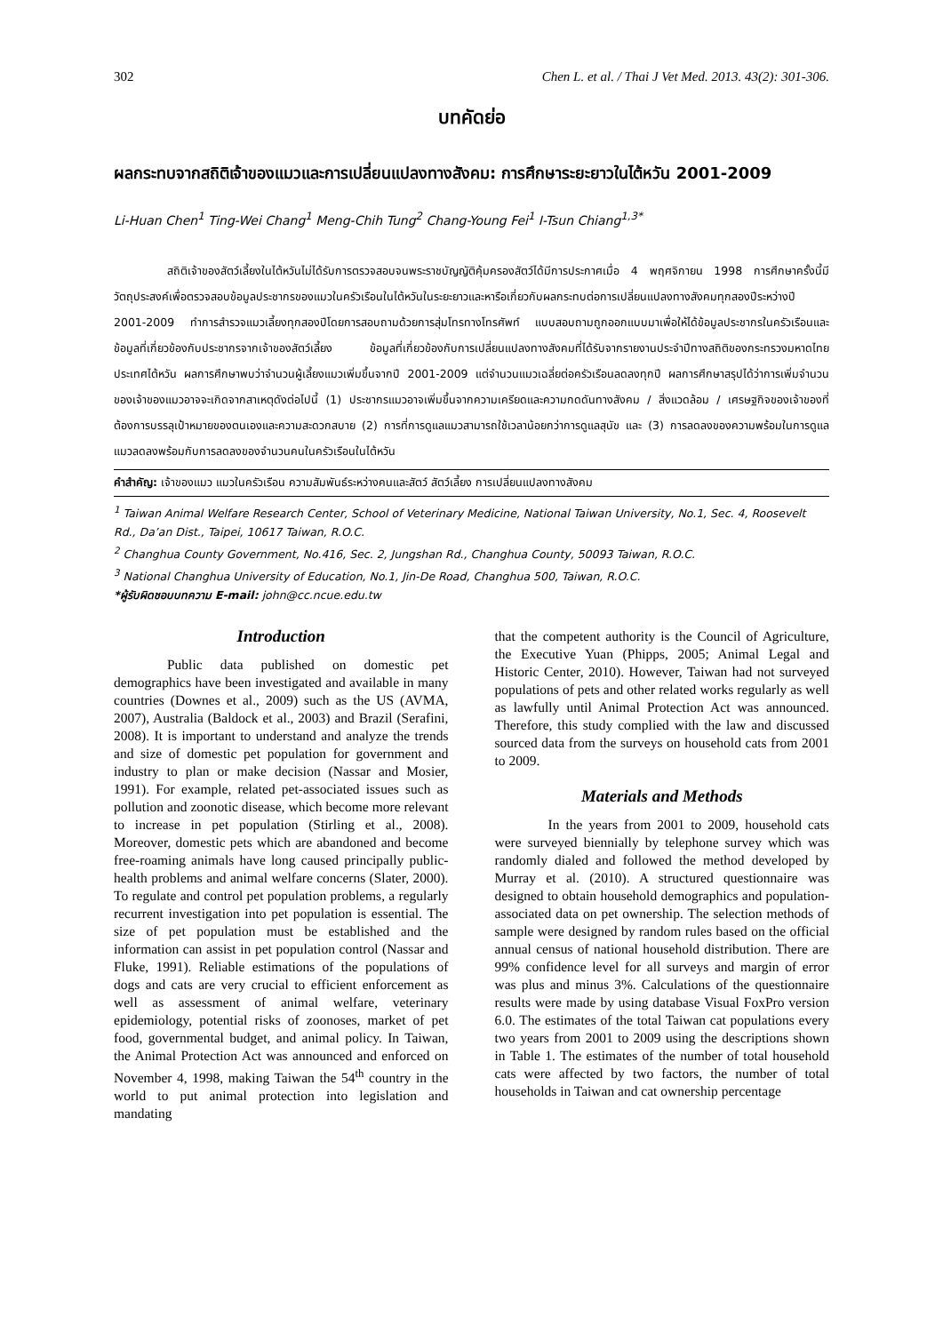302 Chen L. et al. / Thai J Vet Med. 2013. 43(2): 301-306.
บทคัดย่อ
ผลกระทบจากสถิติเจ้าของแมวและการเปลี่ยนแปลงทางสังคม: การศึกษาระยะยาวในไต้หวัน 2001-2009
Li-Huan Chen<sup>1</sup> Ting-Wei Chang<sup>1</sup> Meng-Chih Tung<sup>2</sup> Chang-Young Fei<sup>1</sup> I-Tsun Chiang<sup>1,3*</sup>
สถิติเจ้าของสัตว์เลี้ยงในไต้หวันไม่ได้รับการตรวจสอบจนพระราชบัญญัติคุ้มครองสัตว์ได้มีการประกาศเมื่อ 4 พฤศจิกายน 1998 การศึกษาครั้งนี้มีวัตถุประสงค์เพื่อตรวจสอบข้อมูลประชากรของแมวในครัวเรือนในไต้หวันในระยะยาวและหารือเกี่ยวกับผลกระทบต่อการเปลี่ยนแปลงทางสังคมทุกสองปีระหว่างปี 2001-2009 ทำการสำรวจแมวเลี้ยงทุกสองปีโดยการสอบถามด้วยการสุ่มโทรทางโทรศัพท์ แบบสอบถามถูกออกแบบมาเพื่อให้ได้ข้อมูลประชากรในครัวเรือนและข้อมูลที่เกี่ยวข้องกับประชากรจากเจ้าของสัตว์เลี้ยง ข้อมูลที่เกี่ยวข้องกับการเปลี่ยนแปลงทางสังคมที่ได้รับจากรายงานประจำปีทางสถิติของกระทรวงมหาดไทย ประเทศไต้หวัน ผลการศึกษาพบว่าจำนวนผู้เลี้ยงแมวเพิ่มขึ้นจากปี 2001-2009 แต่จำนวนแมวเฉลี่ยต่อครัวเรือนลดลงทุกปี ผลการศึกษาสรุปได้ว่าการเพิ่มจำนวนของเจ้าของแมวอาจจะเกิดจากสาเหตุดังต่อไปนี้ (1) ประชากรแมวอาจเพิ่มขึ้นจากความเครียดและความกดดันทางสังคม / สิ่งแวดล้อม / เศรษฐกิจของเจ้าของที่ต้องการบรรลุเป้าหมายของตนเองและความสะดวกสบาย (2) การที่การดูแลแมวสามารถใช้เวลาน้อยกว่าการดูแลสุนัข และ (3) การลดลงของความพร้อมในการดูแลแมวลดลงพร้อมกับการลดลงของจำนวนคนในครัวเรือนในไต้หวัน
คำสำคัญ: เจ้าของแมว แมวในครัวเรือน ความสัมพันธ์ระหว่างคนและสัตว์ สัตว์เลี้ยง การเปลี่ยนแปลงทางสังคม
<sup>1</sup> Taiwan Animal Welfare Research Center, School of Veterinary Medicine, National Taiwan University, No.1, Sec. 4, Roosevelt Rd., Da’an Dist., Taipei, 10617 Taiwan, R.O.C.
<sup>2</sup> Changhua County Government, No.416, Sec. 2, Jungshan Rd., Changhua County, 50093 Taiwan, R.O.C.
<sup>3</sup> National Changhua University of Education, No.1, Jin-De Road, Changhua 500, Taiwan, R.O.C.
*ผู้รับผิดชอบบทความ E-mail: john@cc.ncue.edu.tw
Introduction
Public data published on domestic pet demographics have been investigated and available in many countries (Downes et al., 2009) such as the US (AVMA, 2007), Australia (Baldock et al., 2003) and Brazil (Serafini, 2008). It is important to understand and analyze the trends and size of domestic pet population for government and industry to plan or make decision (Nassar and Mosier, 1991). For example, related pet-associated issues such as pollution and zoonotic disease, which become more relevant to increase in pet population (Stirling et al., 2008). Moreover, domestic pets which are abandoned and become free-roaming animals have long caused principally public-health problems and animal welfare concerns (Slater, 2000). To regulate and control pet population problems, a regularly recurrent investigation into pet population is essential. The size of pet population must be established and the information can assist in pet population control (Nassar and Fluke, 1991). Reliable estimations of the populations of dogs and cats are very crucial to efficient enforcement as well as assessment of animal welfare, veterinary epidemiology, potential risks of zoonoses, market of pet food, governmental budget, and animal policy. In Taiwan, the Animal Protection Act was announced and enforced on November 4, 1998, making Taiwan the 54<sup>th</sup> country in the world to put animal protection into legislation and mandating
that the competent authority is the Council of Agriculture, the Executive Yuan (Phipps, 2005; Animal Legal and Historic Center, 2010). However, Taiwan had not surveyed populations of pets and other related works regularly as well as lawfully until Animal Protection Act was announced. Therefore, this study complied with the law and discussed sourced data from the surveys on household cats from 2001 to 2009.
Materials and Methods
In the years from 2001 to 2009, household cats were surveyed biennially by telephone survey which was randomly dialed and followed the method developed by Murray et al. (2010). A structured questionnaire was designed to obtain household demographics and population-associated data on pet ownership. The selection methods of sample were designed by random rules based on the official annual census of national household distribution. There are 99% confidence level for all surveys and margin of error was plus and minus 3%. Calculations of the questionnaire results were made by using database Visual FoxPro version 6.0. The estimates of the total Taiwan cat populations every two years from 2001 to 2009 using the descriptions shown in Table 1. The estimates of the number of total household cats were affected by two factors, the number of total households in Taiwan and cat ownership percentage